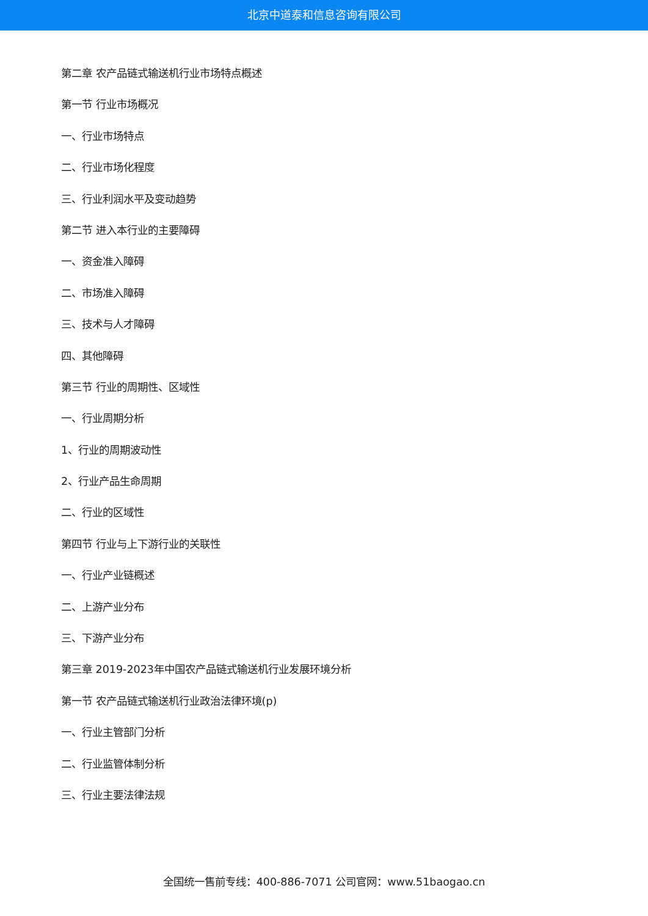北京中道泰和信息咨询有限公司
第二章 农产品链式输送机行业市场特点概述
第一节 行业市场概况
一、行业市场特点
二、行业市场化程度
三、行业利润水平及变动趋势
第二节 进入本行业的主要障碍
一、资金准入障碍
二、市场准入障碍
三、技术与人才障碍
四、其他障碍
第三节 行业的周期性、区域性
一、行业周期分析
1、行业的周期波动性
2、行业产品生命周期
二、行业的区域性
第四节 行业与上下游行业的关联性
一、行业产业链概述
二、上游产业分布
三、下游产业分布
第三章 2019-2023年中国农产品链式输送机行业发展环境分析
第一节 农产品链式输送机行业政治法律环境(p)
一、行业主管部门分析
二、行业监管体制分析
三、行业主要法律法规
全国统一售前专线：400-886-7071 公司官网：www.51baogao.cn